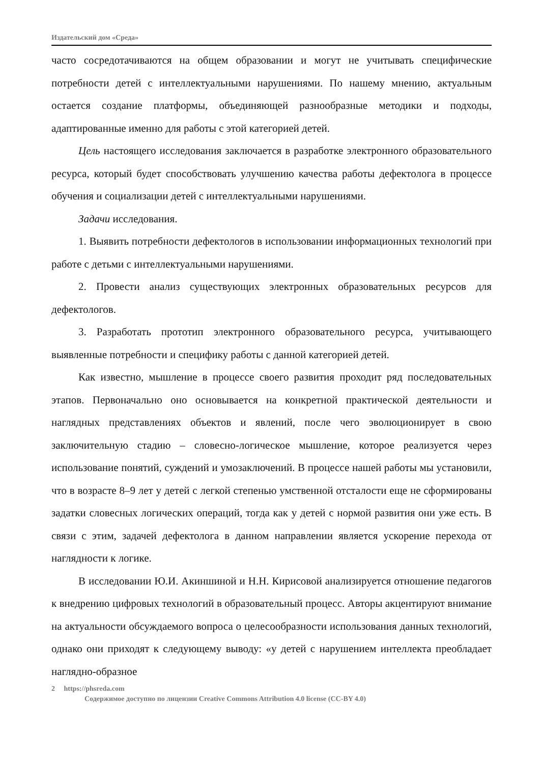Издательский дом «Среда»
часто сосредотачиваются на общем образовании и могут не учитывать специфические потребности детей с интеллектуальными нарушениями. По нашему мнению, актуальным остается создание платформы, объединяющей разнообразные методики и подходы, адаптированные именно для работы с этой категорией детей.
Цель настоящего исследования заключается в разработке электронного образовательного ресурса, который будет способствовать улучшению качества работы дефектолога в процессе обучения и социализации детей с интеллектуальными нарушениями.
Задачи исследования.
1. Выявить потребности дефектологов в использовании информационных технологий при работе с детьми с интеллектуальными нарушениями.
2. Провести анализ существующих электронных образовательных ресурсов для дефектологов.
3. Разработать прототип электронного образовательного ресурса, учитывающего выявленные потребности и специфику работы с данной категорией детей.
Как известно, мышление в процессе своего развития проходит ряд последовательных этапов. Первоначально оно основывается на конкретной практической деятельности и наглядных представлениях объектов и явлений, после чего эволюционирует в свою заключительную стадию – словесно-логическое мышление, которое реализуется через использование понятий, суждений и умозаключений. В процессе нашей работы мы установили, что в возрасте 8–9 лет у детей с легкой степенью умственной отсталости еще не сформированы задатки словесных логических операций, тогда как у детей с нормой развития они уже есть. В связи с этим, задачей дефектолога в данном направлении является ускорение перехода от наглядности к логике.
В исследовании Ю.И. Акиншиной и Н.Н. Кирисовой анализируется отношение педагогов к внедрению цифровых технологий в образовательный процесс. Авторы акцентируют внимание на актуальности обсуждаемого вопроса о целесообразности использования данных технологий, однако они приходят к следующему выводу: «у детей с нарушением интеллекта преобладает наглядно-образное
2 https://phsreda.com
Содержимое доступно по лицензии Creative Commons Attribution 4.0 license (CC-BY 4.0)